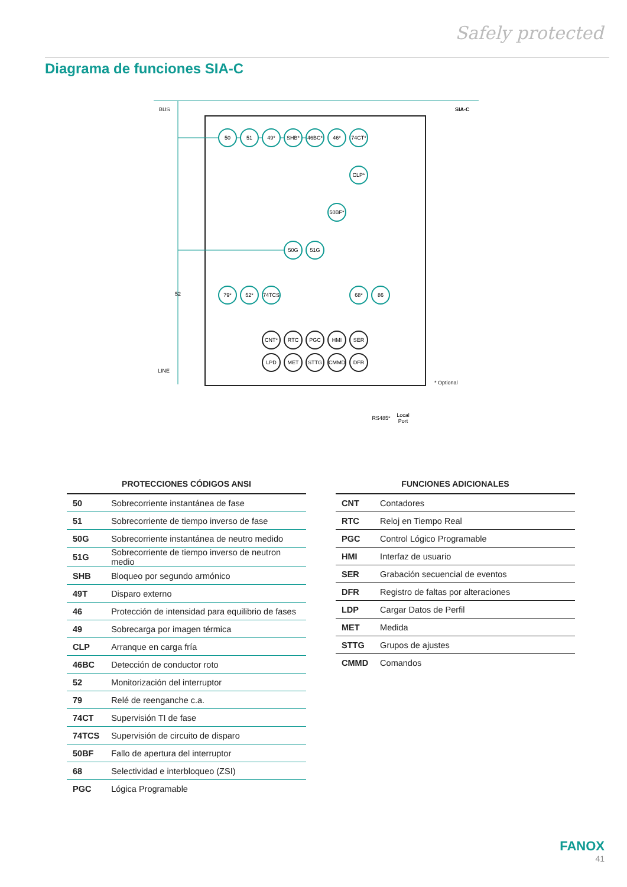Safely protected
Diagrama de funciones SIA-C
BUS
SIA-C
LINE
* Optional
50
51
49*
SHB*
46BC*
46*
74CT*
CLP*
50BF*
50G
51G
79*
52*
74TCS
68*
86
CNT*
RTC
PGC
HMI
SER
LPD
MET
STTG
CMMD
DFR
52
RS485*
Local
Port
PROTECCIONES CÓDIGOS ANSI
| 50 | Sobrecorriente instantánea de fase |
| 51 | Sobrecorriente de tiempo inverso de fase |
| 50G | Sobrecorriente instantánea de neutro medido |
| 51G | Sobrecorriente de tiempo inverso de neutron medio |
| SHB | Bloqueo por segundo armónico |
| 49T | Disparo externo |
| 46 | Protección de intensidad para equilibrio de fases |
| 49 | Sobrecarga por imagen térmica |
| CLP | Arranque en carga fría |
| 46BC | Detección de conductor roto |
| 52 | Monitorización del interruptor |
| 79 | Relé de reenganche c.a. |
| 74CT | Supervisión TI de fase |
| 74TCS | Supervisión de circuito de disparo |
| 50BF | Fallo de apertura del interruptor |
| 68 | Selectividad e interbloqueo (ZSI) |
| PGC | Lógica Programable |
FUNCIONES ADICIONALES
| CNT | Contadores |
| RTC | Reloj en Tiempo Real |
| PGC | Control Lógico Programable |
| HMI | Interfaz de usuario |
| SER | Grabación secuencial de eventos |
| DFR | Registro de faltas por alteraciones |
| LDP | Cargar Datos de Perfil |
| MET | Medida |
| STTG | Grupos de ajustes |
| CMMD | Comandos |
FANOX
41